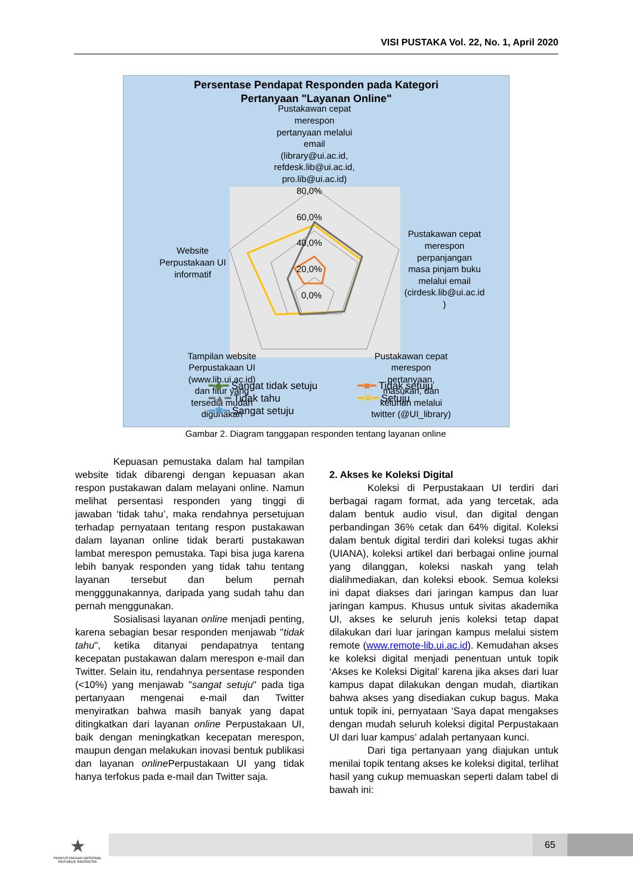VISI PUSTAKA Vol. 22, No. 1, April 2020
Persentase Pendapat Responden pada Kategori
Pertanyaan "Layanan Online"
Pustakawan cepat
merespon
pertanyaan melalui
email
(library@ui.ac.id,
refdesk.lib@ui.ac.id,
pro.lib@ui.ac.id)
80,0%
60,0%
40,0%
20,0%
0,0%
Pustakawan cepat
merespon
perpanjangan
masa pinjam buku
melalui email
(cirdesk.lib@ui.ac.id
)
Website
Perpustakaan UI
informatif
Tampilan website
Perpustakaan UI
(www.lib.ui.ac.id)
dan fitur yang
tersedia mudah
digunakan
Pustakawan cepat
merespon
pertanyaan,
masukan, dan
keluhan melalui
twitter (@UI_library)
━◆━ Sangat tidak setuju ━■━ Tidak setuju ━▲━ Tidak tahu ━✕━ Setuju ━✱━ Sangat setuju
Gambar 2. Diagram tanggapan responden tentang layanan online
Kepuasan pemustaka dalam hal tampilan website tidak dibarengi dengan kepuasan akan respon pustakawan dalam melayani online. Namun melihat persentasi responden yang tinggi di jawaban ‘tidak tahu’, maka rendahnya persetujuan terhadap pernyataan tentang respon pustakawan dalam layanan online tidak berarti pustakawan lambat merespon pemustaka. Tapi bisa juga karena lebih banyak responden yang tidak tahu tentang layanan tersebut dan belum pernah mengggunakannya, daripada yang sudah tahu dan pernah menggunakan.
Sosialisasi layanan online menjadi penting, karena sebagian besar responden menjawab "tidak tahu", ketika ditanyai pendapatnya tentang kecepatan pustakawan dalam merespon e-mail dan Twitter. Selain itu, rendahnya persentase responden (<10%) yang menjawab "sangat setuju" pada tiga pertanyaan mengenai e-mail dan Twitter menyiratkan bahwa masih banyak yang dapat ditingkatkan dari layanan online Perpustakaan UI, baik dengan meningkatkan kecepatan merespon, maupun dengan melakukan inovasi bentuk publikasi dan layanan online Perpustakaan UI yang tidak hanya terfokus pada e-mail dan Twitter saja.
2. Akses ke Koleksi Digital
Koleksi di Perpustakaan UI terdiri dari berbagai ragam format, ada yang tercetak, ada dalam bentuk audio visul, dan digital dengan perbandingan 36% cetak dan 64% digital. Koleksi dalam bentuk digital terdiri dari koleksi tugas akhir (UIANA), koleksi artikel dari berbagai online journal yang dilanggan, koleksi naskah yang telah dialihmediakan, dan koleksi ebook. Semua koleksi ini dapat diakses dari jaringan kampus dan luar jaringan kampus. Khusus untuk sivitas akademika UI, akses ke seluruh jenis koleksi tetap dapat dilakukan dari luar jaringan kampus melalui sistem remote (www.remote-lib.ui.ac.id). Kemudahan akses ke koleksi digital menjadi penentuan untuk topik ‘Akses ke Koleksi Digital’ karena jika akses dari luar kampus dapat dilakukan dengan mudah, diartikan bahwa akses yang disediakan cukup bagus. Maka untuk topik ini, pernyataan ‘Saya dapat mengakses dengan mudah seluruh koleksi digital Perpustakaan UI dari luar kampus’ adalah pertanyaan kunci.
Dari tiga pertanyaan yang diajukan untuk menilai topik tentang akses ke koleksi digital, terlihat hasil yang cukup memuaskan seperti dalam tabel di bawah ini:
★
PERPUSTAKAAN NASIONAL
REPUBLIK INDONESIA
65